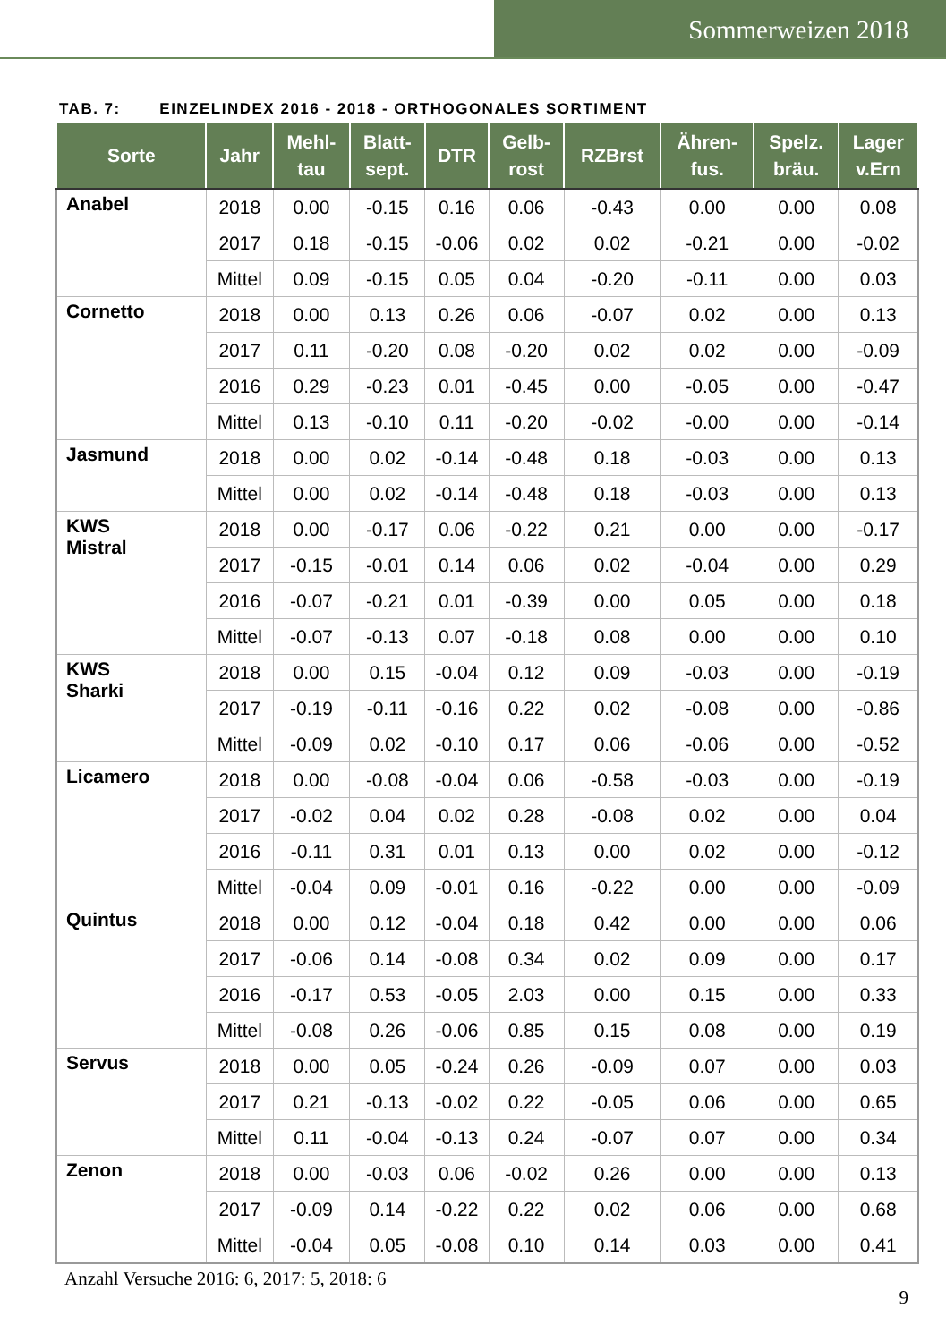Sommerweizen 2018
TAB. 7: EINZELINDEX 2016 - 2018 - ORTHOGONALES SORTIMENT
| Sorte | Jahr | Mehl- tau | Blatt- sept. | DTR | Gelb- rost | RZBrst | Ähren- fus. | Spelz. bräu. | Lager v.Ern |
| --- | --- | --- | --- | --- | --- | --- | --- | --- | --- |
| Anabel | 2018 | 0.00 | -0.15 | 0.16 | 0.06 | -0.43 | 0.00 | 0.00 | 0.08 |
| | 2017 | 0.18 | -0.15 | -0.06 | 0.02 | 0.02 | -0.21 | 0.00 | -0.02 |
| | Mittel | 0.09 | -0.15 | 0.05 | 0.04 | -0.20 | -0.11 | 0.00 | 0.03 |
| Cornetto | 2018 | 0.00 | 0.13 | 0.26 | 0.06 | -0.07 | 0.02 | 0.00 | 0.13 |
| | 2017 | 0.11 | -0.20 | 0.08 | -0.20 | 0.02 | 0.02 | 0.00 | -0.09 |
| | 2016 | 0.29 | -0.23 | 0.01 | -0.45 | 0.00 | -0.05 | 0.00 | -0.47 |
| | Mittel | 0.13 | -0.10 | 0.11 | -0.20 | -0.02 | -0.00 | 0.00 | -0.14 |
| Jasmund | 2018 | 0.00 | 0.02 | -0.14 | -0.48 | 0.18 | -0.03 | 0.00 | 0.13 |
| | Mittel | 0.00 | 0.02 | -0.14 | -0.48 | 0.18 | -0.03 | 0.00 | 0.13 |
| KWS Mistral | 2018 | 0.00 | -0.17 | 0.06 | -0.22 | 0.21 | 0.00 | 0.00 | -0.17 |
| | 2017 | -0.15 | -0.01 | 0.14 | 0.06 | 0.02 | -0.04 | 0.00 | 0.29 |
| | 2016 | -0.07 | -0.21 | 0.01 | -0.39 | 0.00 | 0.05 | 0.00 | 0.18 |
| | Mittel | -0.07 | -0.13 | 0.07 | -0.18 | 0.08 | 0.00 | 0.00 | 0.10 |
| KWS Sharki | 2018 | 0.00 | 0.15 | -0.04 | 0.12 | 0.09 | -0.03 | 0.00 | -0.19 |
| | 2017 | -0.19 | -0.11 | -0.16 | 0.22 | 0.02 | -0.08 | 0.00 | -0.86 |
| | Mittel | -0.09 | 0.02 | -0.10 | 0.17 | 0.06 | -0.06 | 0.00 | -0.52 |
| Licamero | 2018 | 0.00 | -0.08 | -0.04 | 0.06 | -0.58 | -0.03 | 0.00 | -0.19 |
| | 2017 | -0.02 | 0.04 | 0.02 | 0.28 | -0.08 | 0.02 | 0.00 | 0.04 |
| | 2016 | -0.11 | 0.31 | 0.01 | 0.13 | 0.00 | 0.02 | 0.00 | -0.12 |
| | Mittel | -0.04 | 0.09 | -0.01 | 0.16 | -0.22 | 0.00 | 0.00 | -0.09 |
| Quintus | 2018 | 0.00 | 0.12 | -0.04 | 0.18 | 0.42 | 0.00 | 0.00 | 0.06 |
| | 2017 | -0.06 | 0.14 | -0.08 | 0.34 | 0.02 | 0.09 | 0.00 | 0.17 |
| | 2016 | -0.17 | 0.53 | -0.05 | 2.03 | 0.00 | 0.15 | 0.00 | 0.33 |
| | Mittel | -0.08 | 0.26 | -0.06 | 0.85 | 0.15 | 0.08 | 0.00 | 0.19 |
| Servus | 2018 | 0.00 | 0.05 | -0.24 | 0.26 | -0.09 | 0.07 | 0.00 | 0.03 |
| | 2017 | 0.21 | -0.13 | -0.02 | 0.22 | -0.05 | 0.06 | 0.00 | 0.65 |
| | Mittel | 0.11 | -0.04 | -0.13 | 0.24 | -0.07 | 0.07 | 0.00 | 0.34 |
| Zenon | 2018 | 0.00 | -0.03 | 0.06 | -0.02 | 0.26 | 0.00 | 0.00 | 0.13 |
| | 2017 | -0.09 | 0.14 | -0.22 | 0.22 | 0.02 | 0.06 | 0.00 | 0.68 |
| | Mittel | -0.04 | 0.05 | -0.08 | 0.10 | 0.14 | 0.03 | 0.00 | 0.41 |
Anzahl Versuche 2016: 6, 2017: 5, 2018: 6
9